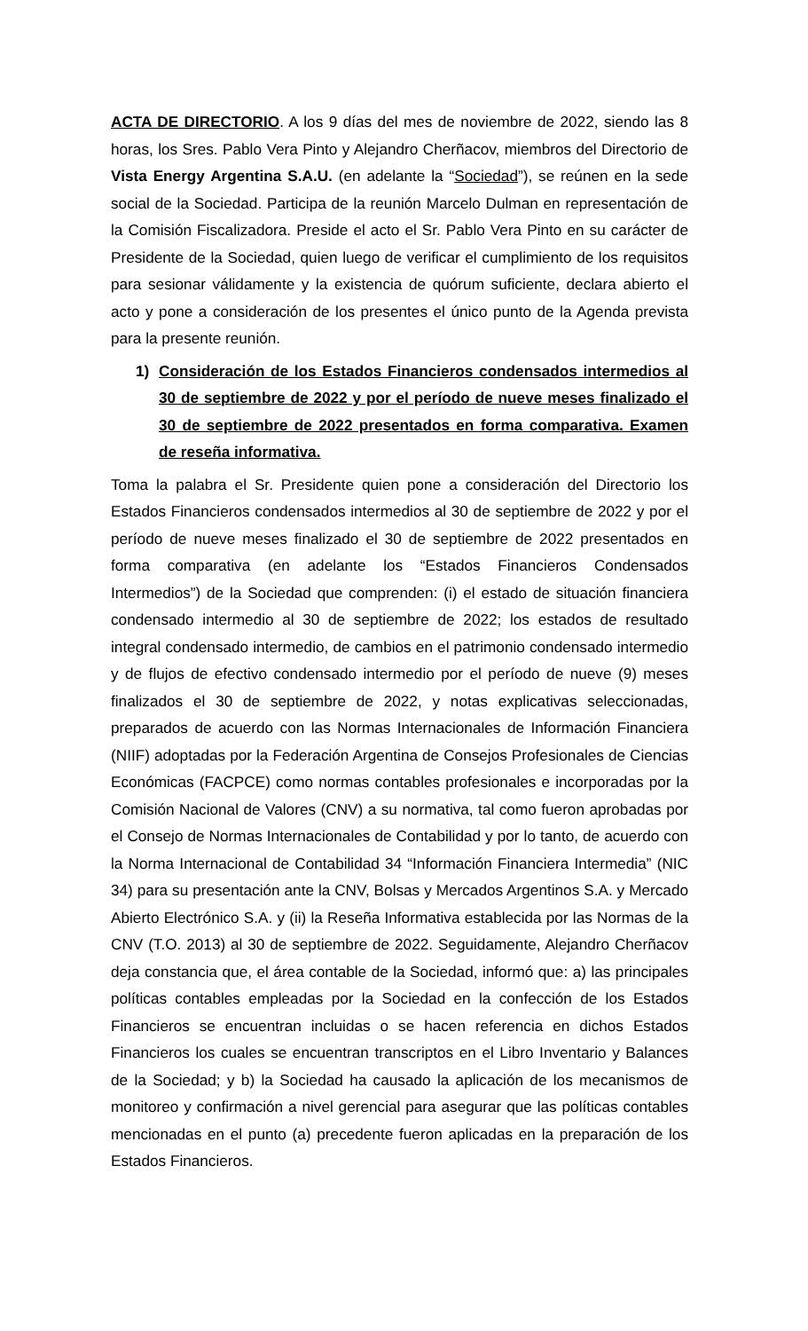ACTA DE DIRECTORIO. A los 9 días del mes de noviembre de 2022, siendo las 8 horas, los Sres. Pablo Vera Pinto y Alejandro Cherñacov, miembros del Directorio de Vista Energy Argentina S.A.U. (en adelante la “Sociedad”), se reúnen en la sede social de la Sociedad. Participa de la reunión Marcelo Dulman en representación de la Comisión Fiscalizadora. Preside el acto el Sr. Pablo Vera Pinto en su carácter de Presidente de la Sociedad, quien luego de verificar el cumplimiento de los requisitos para sesionar válidamente y la existencia de quórum suficiente, declara abierto el acto y pone a consideración de los presentes el único punto de la Agenda prevista para la presente reunión.
1) Consideración de los Estados Financieros condensados intermedios al 30 de septiembre de 2022 y por el período de nueve meses finalizado el 30 de septiembre de 2022 presentados en forma comparativa. Examen de reseña informativa.
Toma la palabra el Sr. Presidente quien pone a consideración del Directorio los Estados Financieros condensados intermedios al 30 de septiembre de 2022 y por el período de nueve meses finalizado el 30 de septiembre de 2022 presentados en forma comparativa (en adelante los “Estados Financieros Condensados Intermedios”) de la Sociedad que comprenden: (i) el estado de situación financiera condensado intermedio al 30 de septiembre de 2022; los estados de resultado integral condensado intermedio, de cambios en el patrimonio condensado intermedio y de flujos de efectivo condensado intermedio por el período de nueve (9) meses finalizados el 30 de septiembre de 2022, y notas explicativas seleccionadas, preparados de acuerdo con las Normas Internacionales de Información Financiera (NIIF) adoptadas por la Federación Argentina de Consejos Profesionales de Ciencias Económicas (FACPCE) como normas contables profesionales e incorporadas por la Comisión Nacional de Valores (CNV) a su normativa, tal como fueron aprobadas por el Consejo de Normas Internacionales de Contabilidad y por lo tanto, de acuerdo con la Norma Internacional de Contabilidad 34 “Información Financiera Intermedia” (NIC 34) para su presentación ante la CNV, Bolsas y Mercados Argentinos S.A. y Mercado Abierto Electrónico S.A. y (ii) la Reseña Informativa establecida por las Normas de la CNV (T.O. 2013) al 30 de septiembre de 2022. Seguidamente, Alejandro Cherñacov deja constancia que, el área contable de la Sociedad, informó que: a) las principales políticas contables empleadas por la Sociedad en la confección de los Estados Financieros se encuentran incluidas o se hacen referencia en dichos Estados Financieros los cuales se encuentran transcriptos en el Libro Inventario y Balances de la Sociedad; y b) la Sociedad ha causado la aplicación de los mecanismos de monitoreo y confirmación a nivel gerencial para asegurar que las políticas contables mencionadas en el punto (a) precedente fueron aplicadas en la preparación de los Estados Financieros.